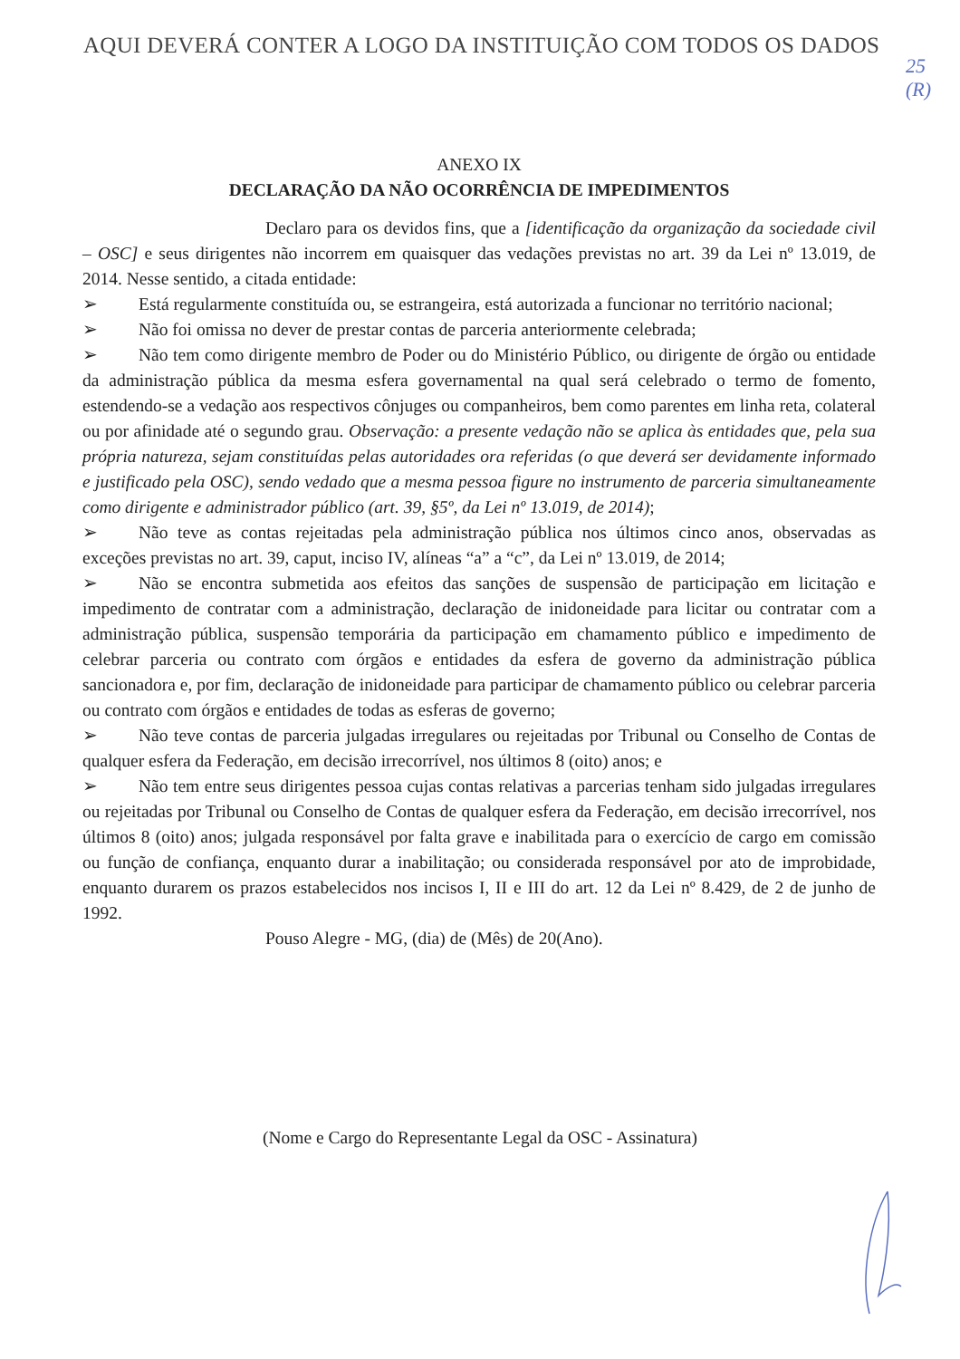AQUI DEVERÁ CONTER A LOGO DA INSTITUIÇÃO COM TODOS OS DADOS
25
(R)
ANEXO IX
DECLARAÇÃO DA NÃO OCORRÊNCIA DE IMPEDIMENTOS
Declaro para os devidos fins, que a [identificação da organização da sociedade civil – OSC] e seus dirigentes não incorrem em quaisquer das vedações previstas no art. 39 da Lei nº 13.019, de 2014. Nesse sentido, a citada entidade:
➢ Está regularmente constituída ou, se estrangeira, está autorizada a funcionar no território nacional;
➢ Não foi omissa no dever de prestar contas de parceria anteriormente celebrada;
➢ Não tem como dirigente membro de Poder ou do Ministério Público, ou dirigente de órgão ou entidade da administração pública da mesma esfera governamental na qual será celebrado o termo de fomento, estendendo-se a vedação aos respectivos cônjuges ou companheiros, bem como parentes em linha reta, colateral ou por afinidade até o segundo grau. Observação: a presente vedação não se aplica às entidades que, pela sua própria natureza, sejam constituídas pelas autoridades ora referidas (o que deverá ser devidamente informado e justificado pela OSC), sendo vedado que a mesma pessoa figure no instrumento de parceria simultaneamente como dirigente e administrador público (art. 39, §5º, da Lei nº 13.019, de 2014);
➢ Não teve as contas rejeitadas pela administração pública nos últimos cinco anos, observadas as exceções previstas no art. 39, caput, inciso IV, alíneas “a” a “c”, da Lei nº 13.019, de 2014;
➢ Não se encontra submetida aos efeitos das sanções de suspensão de participação em licitação e impedimento de contratar com a administração, declaração de inidoneidade para licitar ou contratar com a administração pública, suspensão temporária da participação em chamamento público e impedimento de celebrar parceria ou contrato com órgãos e entidades da esfera de governo da administração pública sancionadora e, por fim, declaração de inidoneidade para participar de chamamento público ou celebrar parceria ou contrato com órgãos e entidades de todas as esferas de governo;
➢ Não teve contas de parceria julgadas irregulares ou rejeitadas por Tribunal ou Conselho de Contas de qualquer esfera da Federação, em decisão irrecorrível, nos últimos 8 (oito) anos; e
➢ Não tem entre seus dirigentes pessoa cujas contas relativas a parcerias tenham sido julgadas irregulares ou rejeitadas por Tribunal ou Conselho de Contas de qualquer esfera da Federação, em decisão irrecorrível, nos últimos 8 (oito) anos; julgada responsável por falta grave e inabilitada para o exercício de cargo em comissão ou função de confiança, enquanto durar a inabilitação; ou considerada responsável por ato de improbidade, enquanto durarem os prazos estabelecidos nos incisos I, II e III do art. 12 da Lei nº 8.429, de 2 de junho de 1992.
Pouso Alegre - MG, (dia) de (Mês) de 20(Ano).
(Nome e Cargo do Representante Legal da OSC - Assinatura)